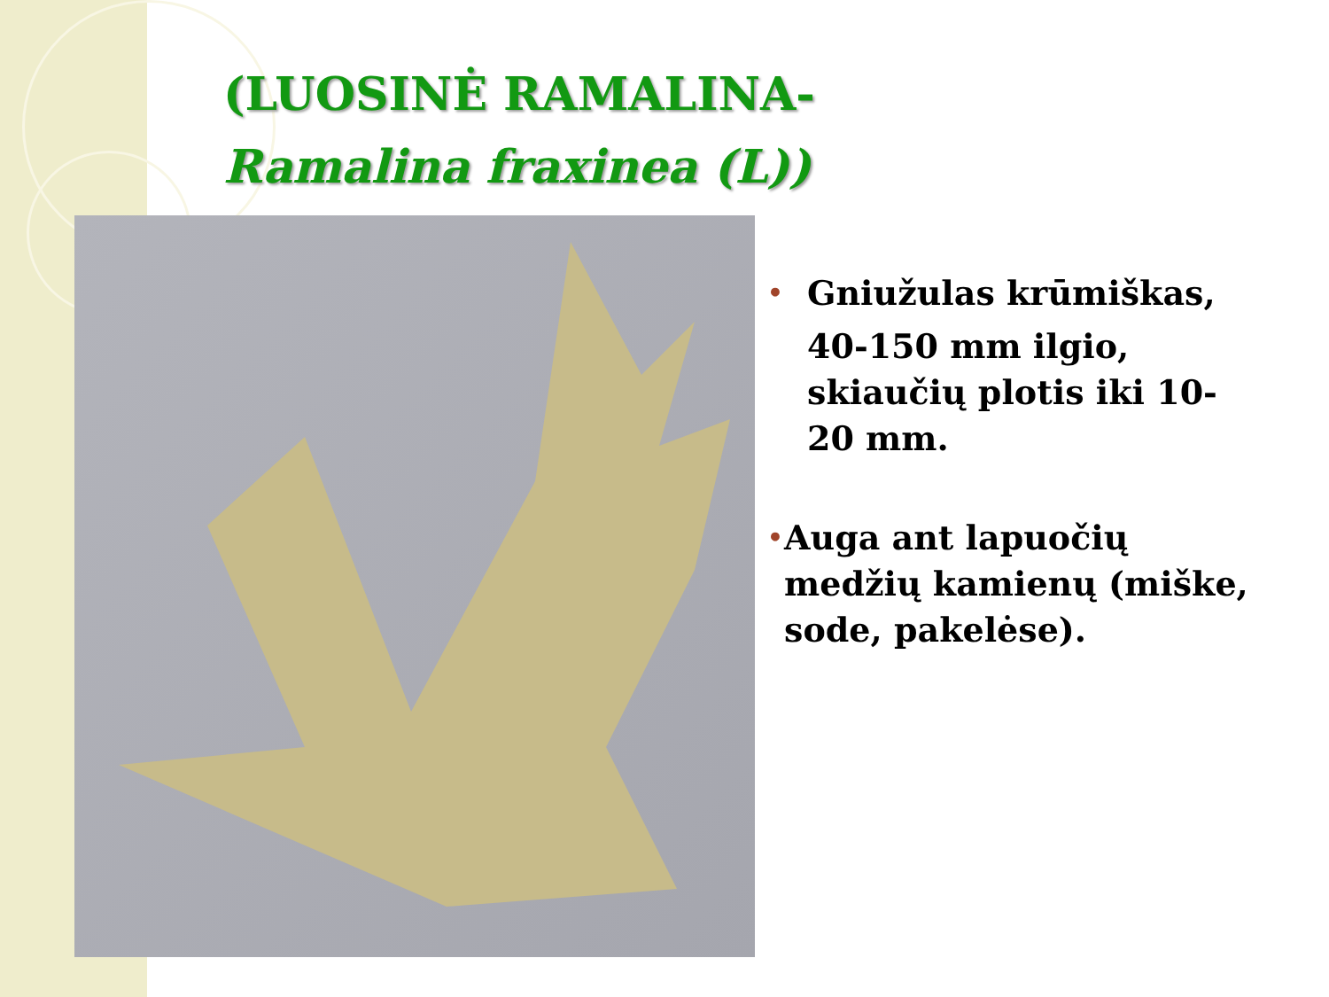(LUOSINĖ RAMALINA-
Ramalina fraxinea (L))
•
Gniužulas krūmiškas,
40-150 mm ilgio, skiaučių plotis iki 10-20 mm.
•
Auga ant lapuočių medžių kamienų (miške, sode, pakelėse).